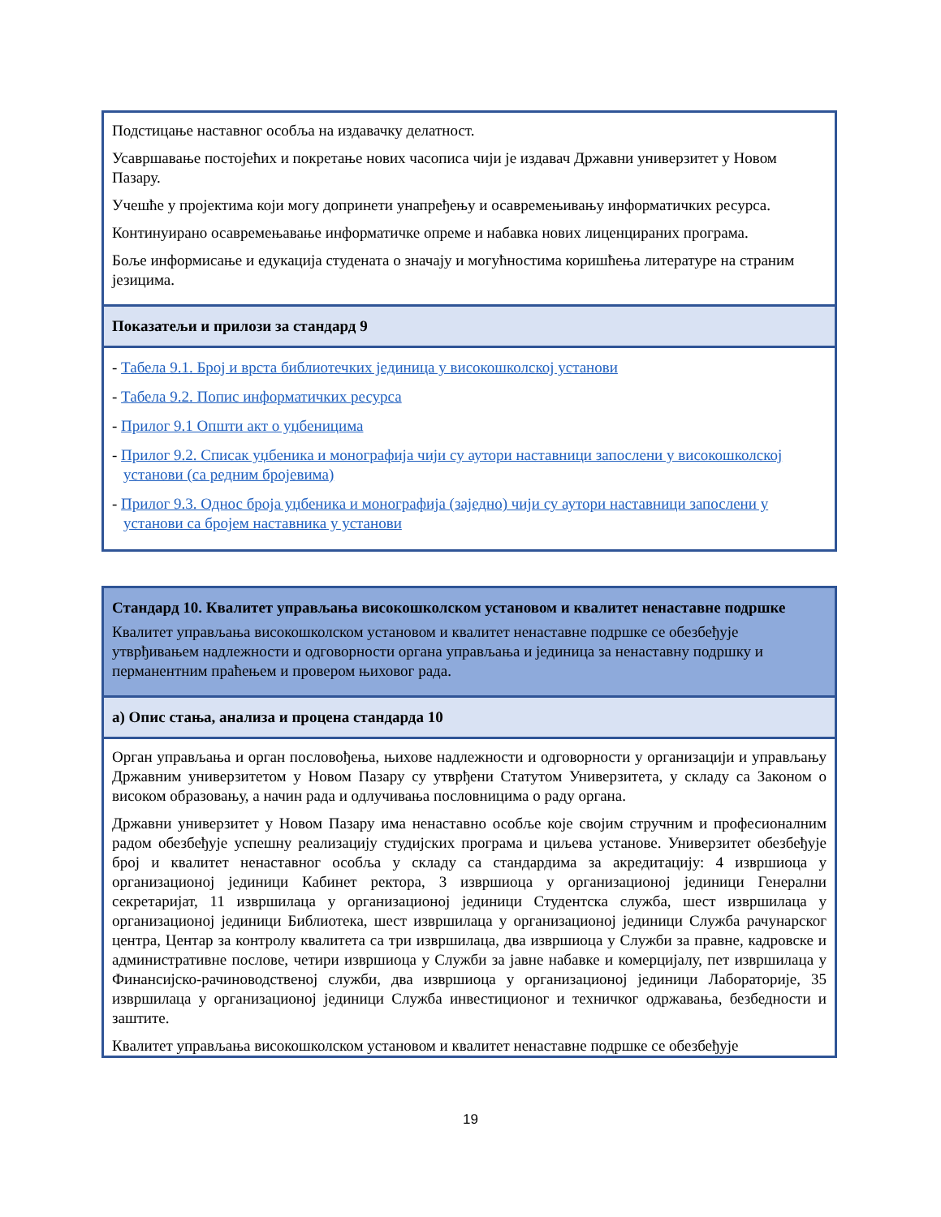| Подстицање наставног особља на издавачку делатност. Усавршавање постојећих и покретање нових часописа чији је издавач Државни универзитет у Новом Пазару. Учешће у пројектима који могу допринети унапређењу и осавремењивању информатичких ресурса. Континуирано осавремењавање информатичке опреме и набавка нових лиценцираних програма. Боље информисање и едукација студената о значају и могућностима коришћења литературе на страним језицима. |
| Показатељи и прилози за стандард 9 |
| - Табела 9.1. Број и врста библиотечких јединица у високошколској установи - Табела 9.2. Попис информатичких ресурса - Прилог 9.1 Општи акт о уџбеницима - Прилог 9.2. Списак уџбеника и монографија чији су аутори наставници запослени у високошколској установи (са редним бројевима) - Прилог 9.3. Однос броја уџбеника и монографија (заједно) чији су аутори наставници запослени у установи са бројем наставника у установи |
| Стандард 10. Квалитет управљања високошколском установом и квалитет ненаставне подршке Квалитет управљања високошколском установом и квалитет ненаставне подршке се обезбеђује утврђивањем надлежности и одговорности органа управљања и јединица за ненаставну подршку и перманентним праћењем и провером њиховог рада. |
| а) Опис стања, анализа и процена стандарда 10 |
| Орган управљања и орган пословођења, њихове надлежности и одговорности у организацији и управљању Државним универзитетом у Новом Пазару су утврђени Статутом Универзитета, у складу са Законом о високом образовању, а начин рада и одлучивања пословницима о раду органа. Државни универзитет у Новом Пазару има ненаставно особље које својим стручним и професионалним радом обезбеђује успешну реализацију студијских програма и циљева установе. Универзитет обезбеђује број и квалитет ненаставног особља у складу са стандардима за акредитацију: 4 извршиоца у организационој јединици Кабинет ректора, 3 извршиоца у организационој јединици Генерални секретаријат, 11 извршилаца у организационој јединици Студентска служба, шест извршилаца у организационој јединици Библиотека, шест извршилаца у организационој јединици Служба рачунарског центра, Центар за контролу квалитета са три извршилаца, два извршиоца у Служби за правне, кадровске и административне послове, четири извршиоца у Служби за јавне набавке и комерцијалу, пет извршилаца у Финансијско-рачиноводственој служби, два извршиоца у организационој јединици Лабораторије, 35 извршилаца у организационој јединици Служба инвестиционог и техничког одржавања, безбедности и заштите. Квалитет управљања високошколском установом и квалитет ненаставне подршке се обезбеђује |
19